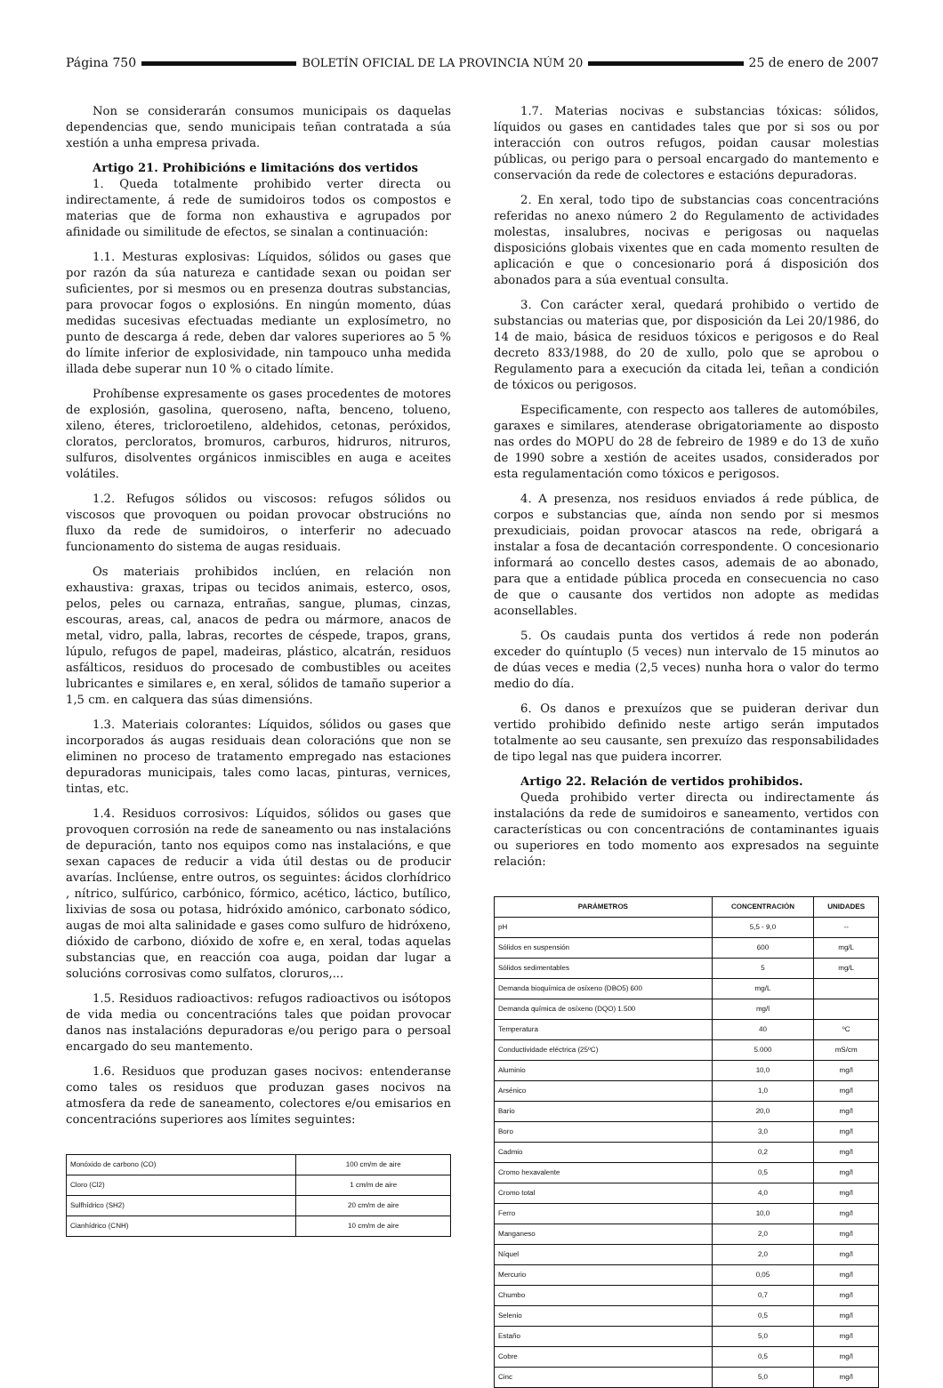Página 750 BOLETÍN OFICIAL DE LA PROVINCIA NÚM 20 25 de enero de 2007
Non se considerarán consumos municipais os daquelas dependencias que, sendo municipais teñan contratada a súa xestión a unha empresa privada.
Artigo 21. Prohibicións e limitacións dos vertidos
1. Queda totalmente prohibido verter directa ou indirectamente, á rede de sumidoiros todos os compostos e materias que de forma non exhaustiva e agrupados por afinidade ou similitude de efectos, se sinalan a continuación:
1.1. Mesturas explosivas: Líquidos, sólidos ou gases que por razón da súa natureza e cantidade sexan ou poidan ser suficientes, por si mesmos ou en presenza doutras substancias, para provocar fogos o explosións. En ningún momento, dúas medidas sucesivas efectuadas mediante un explosímetro, no punto de descarga á rede, deben dar valores superiores ao 5 % do límite inferior de explosividade, nin tampouco unha medida illada debe superar nun 10 % o citado límite.
Prohíbense expresamente os gases procedentes de motores de explosión, gasolina, queroseno, nafta, benceno, tolueno, xileno, éteres, tricloroetileno, aldehidos, cetonas, peróxidos, cloratos, percloratos, bromuros, carburos, hidruros, nitruros, sulfuros, disolventes orgánicos inmiscibles en auga e aceites volátiles.
1.2. Refugos sólidos ou viscosos: refugos sólidos ou viscosos que provoquen ou poidan provocar obstrucións no fluxo da rede de sumidoiros, o interferir no adecuado funcionamento do sistema de augas residuais.
Os materiais prohibidos inclúen, en relación non exhaustiva: graxas, tripas ou tecidos animais, esterco, osos, pelos, peles ou carnaza, entrañas, sangue, plumas, cinzas, escouras, areas, cal, anacos de pedra ou mármore, anacos de metal, vidro, palla, labras, recortes de céspede, trapos, grans, lúpulo, refugos de papel, madeiras, plástico, alcatrán, residuos asfálticos, residuos do procesado de combustibles ou aceites lubricantes e similares e, en xeral, sólidos de tamaño superior a 1,5 cm. en calquera das súas dimensións.
1.3. Materiais colorantes: Líquidos, sólidos ou gases que incorporados ás augas residuais dean coloracións que non se eliminen no proceso de tratamento empregado nas estaciones depuradoras municipais, tales como lacas, pinturas, vernices, tintas, etc.
1.4. Residuos corrosivos: Líquidos, sólidos ou gases que provoquen corrosión na rede de saneamento ou nas instalacións de depuración, tanto nos equipos como nas instalacións, e que sexan capaces de reducir a vida útil destas ou de producir avarías. Inclúense, entre outros, os seguintes: ácidos clorhídrico , nítrico, sulfúrico, carbónico, fórmico, acético, láctico, butílico, lixivias de sosa ou potasa, hidróxido amónico, carbonato sódico, augas de moi alta salinidade e gases como sulfuro de hidróxeno, dióxido de carbono, dióxido de xofre e, en xeral, todas aquelas substancias que, en reacción coa auga, poidan dar lugar a solucións corrosivas como sulfatos, cloruros,...
1.5. Residuos radioactivos: refugos radioactivos ou isótopos de vida media ou concentracións tales que poidan provocar danos nas instalacións depuradoras e/ou perigo para o persoal encargado do seu mantemento.
1.6. Residuos que produzan gases nocivos: entenderanse como tales os residuos que produzan gases nocivos na atmosfera da rede de saneamento, colectores e/ou emisarios en concentracións superiores aos límites seguintes:
| Monóxido de carbono (CO) | 100 cm/m de aire |
| Cloro (Cl2) | 1 cm/m de aire |
| Sulfhídrico (SH2) | 20 cm/m de aire |
| Cianhídrico (CNH) | 10 cm/m de aire |
1.7. Materias nocivas e substancias tóxicas: sólidos, líquidos ou gases en cantidades tales que por si sos ou por interacción con outros refugos, poidan causar molestias públicas, ou perigo para o persoal encargado do mantemento e conservación da rede de colectores e estacións depuradoras.
2. En xeral, todo tipo de substancias coas concentracións referidas no anexo número 2 do Regulamento de actividades molestas, insalubres, nocivas e perigosas ou naquelas disposicións globais vixentes que en cada momento resulten de aplicación e que o concesionario porá á disposición dos abonados para a súa eventual consulta.
3. Con carácter xeral, quedará prohibido o vertido de substancias ou materias que, por disposición da Lei 20/1986, do 14 de maio, básica de residuos tóxicos e perigosos e do Real decreto 833/1988, do 20 de xullo, polo que se aprobou o Regulamento para a execución da citada lei, teñan a condición de tóxicos ou perigosos.
Especificamente, con respecto aos talleres de automóbiles, garaxes e similares, atenderase obrigatoriamente ao disposto nas ordes do MOPU do 28 de febreiro de 1989 e do 13 de xuño de 1990 sobre a xestión de aceites usados, considerados por esta regulamentación como tóxicos e perigosos.
4. A presenza, nos residuos enviados á rede pública, de corpos e substancias que, aínda non sendo por si mesmos prexudiciais, poidan provocar atascos na rede, obrigará a instalar a fosa de decantación correspondente. O concesionario informará ao concello destes casos, ademais de ao abonado, para que a entidade pública proceda en consecuencia no caso de que o causante dos vertidos non adopte as medidas aconsellables.
5. Os caudais punta dos vertidos á rede non poderán exceder do quíntuplo (5 veces) nun intervalo de 15 minutos ao de dúas veces e media (2,5 veces) nunha hora o valor do termo medio do día.
6. Os danos e prexuízos que se puideran derivar dun vertido prohibido definido neste artigo serán imputados totalmente ao seu causante, sen prexuízo das responsabilidades de tipo legal nas que puidera incorrer.
Artigo 22. Relación de vertidos prohibidos.
Queda prohibido verter directa ou indirectamente ás instalacións da rede de sumidoiros e saneamento, vertidos con características ou con concentracións de contaminantes iguais ou superiores en todo momento aos expresados na seguinte relación:
| PARÁMETROS | CONCENTRACIÓN | UNIDADES |
| --- | --- | --- |
| pH | 5,5 - 9,0 | -- |
| Sólidos en suspensión | 600 | mg/L |
| Sólidos sedimentables | 5 | mg/L |
| Demanda bioquímica de osíxeno (DBO5) 600 | mg/L | |
| Demanda química de osíxeno (DQO) 1.500 | mg/l | |
| Temperatura | 40 | ºC |
| Conductividade eléctrica (25ºC) | 5.000 | mS/cm |
| Aluminio | 10,0 | mg/l |
| Arsénico | 1,0 | mg/l |
| Bario | 20,0 | mg/l |
| Boro | 3,0 | mg/l |
| Cadmio | 0,2 | mg/l |
| Cromo hexavalente | 0,5 | mg/l |
| Cromo total | 4,0 | mg/l |
| Ferro | 10,0 | mg/l |
| Manganeso | 2,0 | mg/l |
| Níquel | 2,0 | mg/l |
| Mercurio | 0,05 | mg/l |
| Chumbo | 0,7 | mg/l |
| Selenio | 0,5 | mg/l |
| Estaño | 5,0 | mg/l |
| Cobre | 0,5 | mg/l |
| Cinc | 5,0 | mg/l |